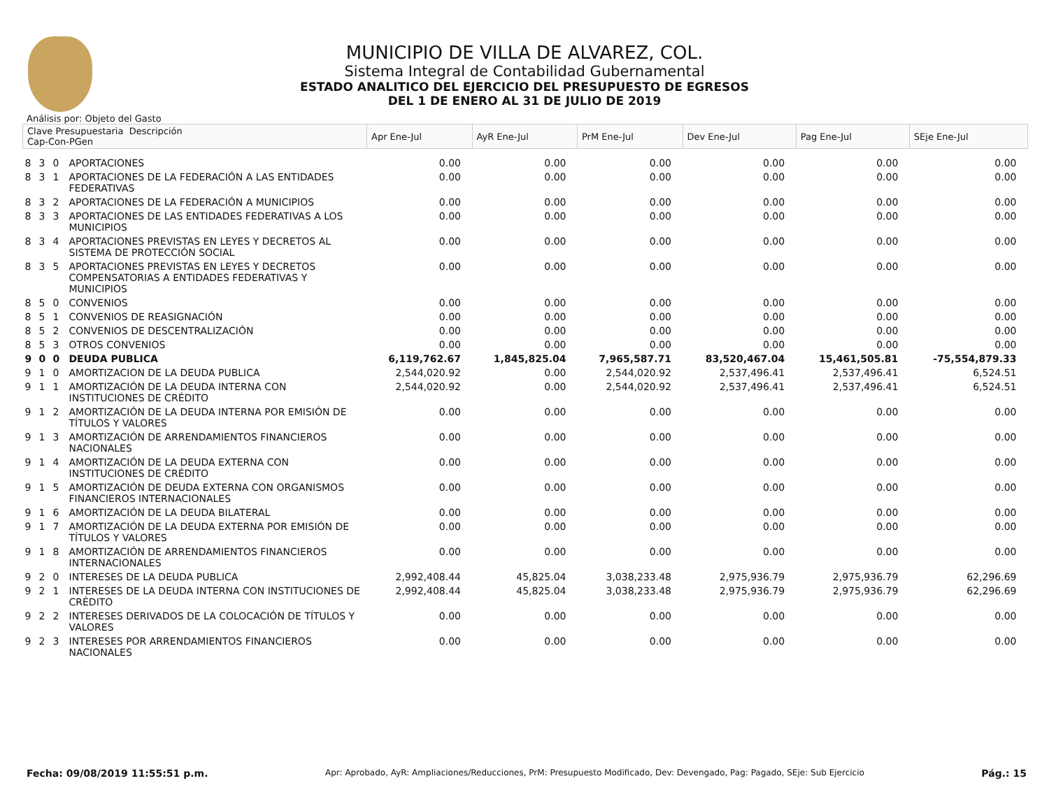MUNICIPIO DE VILLA DE ALVAREZ, COL.
Sistema Integral de Contabilidad Gubernamental
ESTADO ANALITICO DEL EJERCICIO DEL PRESUPUESTO DE EGRESOS
DEL 1 DE ENERO AL 31 DE JULIO DE 2019
Análisis por: Objeto del Gasto
| Clave Presupuestaria Descripción Cap-Con-PGen | | | | Apr Ene-Jul | AyR Ene-Jul | PrM Ene-Jul | Dev Ene-Jul | Pag Ene-Jul | SEje Ene-Jul |
| --- | --- | --- | --- | --- | --- | --- | --- | --- | --- |
| 8 | 3 | 0 | APORTACIONES | 0.00 | 0.00 | 0.00 | 0.00 | 0.00 | 0.00 |
| 8 | 3 | 1 | APORTACIONES DE LA FEDERACIÓN A LAS ENTIDADES FEDERATIVAS | 0.00 | 0.00 | 0.00 | 0.00 | 0.00 | 0.00 |
| 8 | 3 | 2 | APORTACIONES DE LA FEDERACIÓN A MUNICIPIOS | 0.00 | 0.00 | 0.00 | 0.00 | 0.00 | 0.00 |
| 8 | 3 | 3 | APORTACIONES DE LAS ENTIDADES FEDERATIVAS A LOS MUNICIPIOS | 0.00 | 0.00 | 0.00 | 0.00 | 0.00 | 0.00 |
| 8 | 3 | 4 | APORTACIONES PREVISTAS EN LEYES Y DECRETOS AL SISTEMA DE PROTECCIÓN SOCIAL | 0.00 | 0.00 | 0.00 | 0.00 | 0.00 | 0.00 |
| 8 | 3 | 5 | APORTACIONES PREVISTAS EN LEYES Y DECRETOS COMPENSATORIAS A ENTIDADES FEDERATIVAS Y MUNICIPIOS | 0.00 | 0.00 | 0.00 | 0.00 | 0.00 | 0.00 |
| 8 | 5 | 0 | CONVENIOS | 0.00 | 0.00 | 0.00 | 0.00 | 0.00 | 0.00 |
| 8 | 5 | 1 | CONVENIOS DE REASIGNACIÓN | 0.00 | 0.00 | 0.00 | 0.00 | 0.00 | 0.00 |
| 8 | 5 | 2 | CONVENIOS DE DESCENTRALIZACIÓN | 0.00 | 0.00 | 0.00 | 0.00 | 0.00 | 0.00 |
| 8 | 5 | 3 | OTROS CONVENIOS | 0.00 | 0.00 | 0.00 | 0.00 | 0.00 | 0.00 |
| 9 | 0 | 0 | DEUDA PUBLICA | 6,119,762.67 | 1,845,825.04 | 7,965,587.71 | 83,520,467.04 | 15,461,505.81 | -75,554,879.33 |
| 9 | 1 | 0 | AMORTIZACION DE LA DEUDA PUBLICA | 2,544,020.92 | 0.00 | 2,544,020.92 | 2,537,496.41 | 2,537,496.41 | 6,524.51 |
| 9 | 1 | 1 | AMORTIZACIÓN DE LA DEUDA INTERNA CON INSTITUCIONES DE CRÉDITO | 2,544,020.92 | 0.00 | 2,544,020.92 | 2,537,496.41 | 2,537,496.41 | 6,524.51 |
| 9 | 1 | 2 | AMORTIZACIÓN DE LA DEUDA INTERNA POR EMISIÓN DE TÍTULOS Y VALORES | 0.00 | 0.00 | 0.00 | 0.00 | 0.00 | 0.00 |
| 9 | 1 | 3 | AMORTIZACIÓN DE ARRENDAMIENTOS FINANCIEROS NACIONALES | 0.00 | 0.00 | 0.00 | 0.00 | 0.00 | 0.00 |
| 9 | 1 | 4 | AMORTIZACIÓN DE LA DEUDA EXTERNA CON INSTITUCIONES DE CRÉDITO | 0.00 | 0.00 | 0.00 | 0.00 | 0.00 | 0.00 |
| 9 | 1 | 5 | AMORTIZACIÓN DE DEUDA EXTERNA CON ORGANISMOS FINANCIEROS INTERNACIONALES | 0.00 | 0.00 | 0.00 | 0.00 | 0.00 | 0.00 |
| 9 | 1 | 6 | AMORTIZACIÓN DE LA DEUDA BILATERAL | 0.00 | 0.00 | 0.00 | 0.00 | 0.00 | 0.00 |
| 9 | 1 | 7 | AMORTIZACIÓN DE LA DEUDA EXTERNA POR EMISIÓN DE TÍTULOS Y VALORES | 0.00 | 0.00 | 0.00 | 0.00 | 0.00 | 0.00 |
| 9 | 1 | 8 | AMORTIZACIÓN DE ARRENDAMIENTOS FINANCIEROS INTERNACIONALES | 0.00 | 0.00 | 0.00 | 0.00 | 0.00 | 0.00 |
| 9 | 2 | 0 | INTERESES DE LA DEUDA PUBLICA | 2,992,408.44 | 45,825.04 | 3,038,233.48 | 2,975,936.79 | 2,975,936.79 | 62,296.69 |
| 9 | 2 | 1 | INTERESES DE LA DEUDA INTERNA CON INSTITUCIONES DE CRÉDITO | 2,992,408.44 | 45,825.04 | 3,038,233.48 | 2,975,936.79 | 2,975,936.79 | 62,296.69 |
| 9 | 2 | 2 | INTERESES DERIVADOS DE LA COLOCACIÓN DE TÍTULOS Y VALORES | 0.00 | 0.00 | 0.00 | 0.00 | 0.00 | 0.00 |
| 9 | 2 | 3 | INTERESES POR ARRENDAMIENTOS FINANCIEROS NACIONALES | 0.00 | 0.00 | 0.00 | 0.00 | 0.00 | 0.00 |
Fecha: 09/08/2019 11:55:51 p.m. Apr: Aprobado, AyR: Ampliaciones/Reducciones, PrM: Presupuesto Modificado, Dev: Devengado, Pag: Pagado, SEje: Sub Ejercicio Pág.: 15